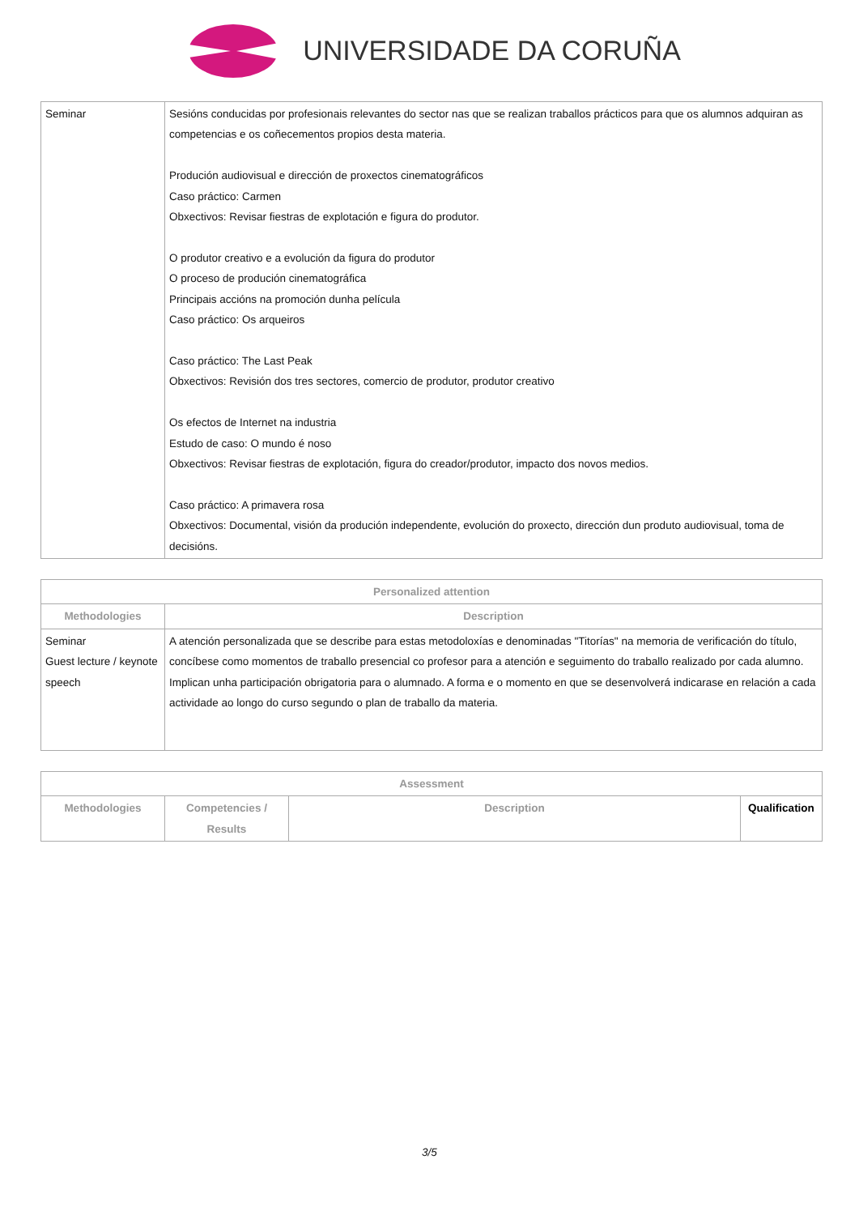UNIVERSIDADE DA CORUÑA
| Seminar | Sesións conducidas por profesionais relevantes do sector nas que se realizan traballos prácticos para que os alumnos adquiran as competencias e os coñecementos propios desta materia. Produción audiovisual e dirección de proxectos cinematográficos Caso práctico: Carmen Obxectivos: Revisar fiestras de explotación e figura do produtor. O produtor creativo e a evolución da figura do produtor O proceso de produción cinematográfica Principais accións na promoción dunha película Caso práctico: Os arqueiros Caso práctico: The Last Peak Obxectivos: Revisión dos tres sectores, comercio de produtor, produtor creativo Os efectos de Internet na industria Estudo de caso: O mundo é noso Obxectivos: Revisar fiestras de explotación, figura do creador/produtor, impacto dos novos medios. Caso práctico: A primavera rosa Obxectivos: Documental, visión da produción independente, evolución do proxecto, dirección dun produto audiovisual, toma de decisións. |
| Personalized attention | |
| --- | --- |
| Methodologies | Description |
| Seminar Guest lecture / keynote speech | A atención personalizada que se describe para estas metodoloxías e denominadas "Titorías" na memoria de verificación do título, concíbese como momentos de traballo presencial co profesor para a atención e seguimento do traballo realizado por cada alumno. Implican unha participación obrigatoria para o alumnado. A forma e o momento en que se desenvolverá indicarase en relación a cada actividade ao longo do curso segundo o plan de traballo da materia. |
| Assessment | | | |
| --- | --- | --- | --- |
| Methodologies | Competencies / Results | Description | Qualification |
3/5